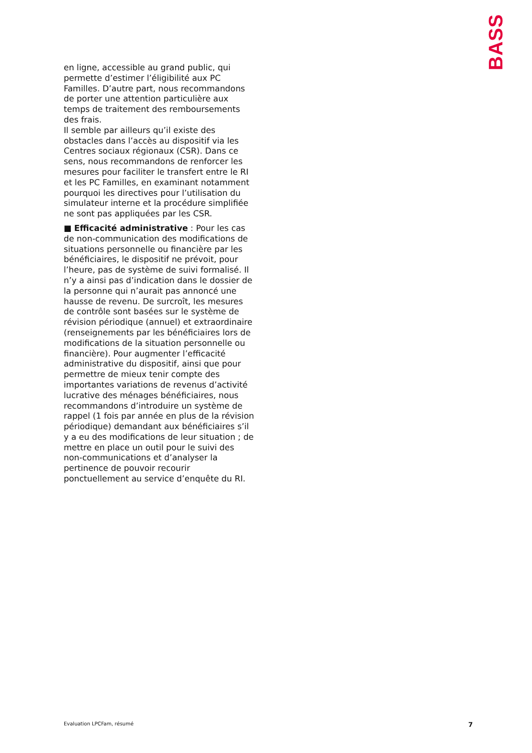BASS
en ligne, accessible au grand public, qui permette d’estimer l’éligibilité aux PC Familles. D’autre part, nous recommandons de porter une attention particulière aux temps de traitement des remboursements des frais.
Il semble par ailleurs qu’il existe des obstacles dans l’accès au dispositif via les Centres sociaux régionaux (CSR). Dans ce sens, nous recommandons de renforcer les mesures pour faciliter le transfert entre le RI et les PC Familles, en examinant notamment pourquoi les directives pour l’utilisation du simulateur interne et la procédure simplifiée ne sont pas appliquées par les CSR.
■ Efficacité administrative : Pour les cas de non-communication des modifications de situations personnelle ou financière par les bénéficiaires, le dispositif ne prévoit, pour l’heure, pas de système de suivi formalisé. Il n’y a ainsi pas d’indication dans le dossier de la personne qui n’aurait pas annoncé une hausse de revenu. De surcroît, les mesures de contrôle sont basées sur le système de révision périodique (annuel) et extraordinaire (renseignements par les bénéficiaires lors de modifications de la situation personnelle ou financière). Pour augmenter l’efficacité administrative du dispositif, ainsi que pour permettre de mieux tenir compte des importantes variations de revenus d’activité lucrative des ménages bénéficiaires, nous recommandons d’introduire un système de rappel (1 fois par année en plus de la révision périodique) demandant aux bénéficiaires s’il y a eu des modifications de leur situation ; de mettre en place un outil pour le suivi des non-communications et d’analyser la pertinence de pouvoir recourir ponctuellement au service d’enquête du RI.
Evaluation LPCFam, résumé 7